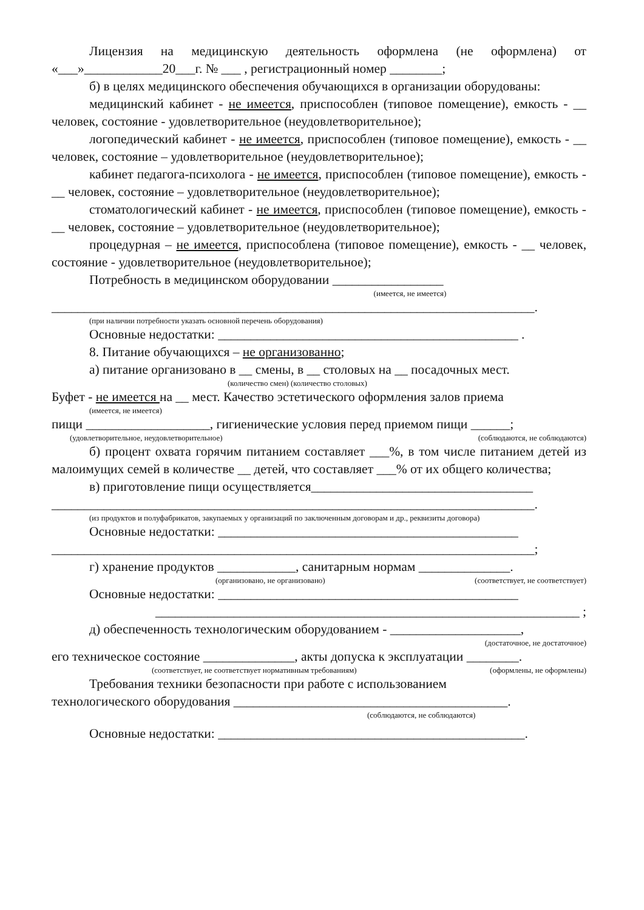Лицензия на медицинскую деятельность оформлена (не оформлена) от «___»____________20___г. № ___ , регистрационный номер ________;
б) в целях медицинского обеспечения обучающихся в организации оборудованы:
медицинский кабинет - не имеется, приспособлен (типовое помещение), емкость - __ человек, состояние - удовлетворительное (неудовлетворительное);
логопедический кабинет - не имеется, приспособлен (типовое помещение), емкость - __ человек, состояние – удовлетворительное (неудовлетворительное);
кабинет педагога-психолога - не имеется, приспособлен (типовое помещение), емкость - __ человек, состояние – удовлетворительное (неудовлетворительное);
стоматологический кабинет - не имеется, приспособлен (типовое помещение), емкость - __ человек, состояние – удовлетворительное (неудовлетворительное);
процедурная – не имеется, приспособлена (типовое помещение), емкость - __ человек, состояние - удовлетворительное (неудовлетворительное);
Потребность в медицинском оборудовании _________________
(имеется, не имеется)
__________________________________________________________________________.
(при наличии потребности указать основной перечень оборудования)
Основные недостатки: ______________________________________________ .
8. Питание обучающихся – не организованно;
а) питание организовано в __ смены, в __ столовых на __ посадочных мест.
(количество смен) (количество столовых)
Буфет - не имеется на __ мест. Качество эстетического оформления залов приема
(имеется, не имеется)
пищи ___________________, гигиенические условия перед приемом пищи ______;
(удовлетворительное, неудовлетворительное) (соблюдаются, не соблюдаются)
б) процент охвата горячим питанием составляет ___%, в том числе питанием детей из малоимущих семей в количестве __ детей, что составляет ___% от их общего количества;
в) приготовление пищи осуществляется__________________________________
__________________________________________________________________________.
(из продуктов и полуфабрикатов, закупаемых у организаций по заключенным договорам и др., реквизиты договора)
Основные недостатки: ______________________________________________
__________________________________________________________________________;
г) хранение продуктов ____________, санитарным нормам ______________.
(организовано, не организовано) (соответствует, не соответствует)
Основные недостатки: ______________________________________________
_________________________________________________________________ ;
д) обеспеченность технологическим оборудованием - ____________________,
(достаточное, не достаточное)
его техническое состояние ______________, акты допуска к эксплуатации ________.
(соответствует, не соответствует нормативным требованиям) (оформлены, не оформлены)
Требования техники безопасности при работе с использованием
технологического оборудования __________________________________________.
(соблюдаются, не соблюдаются)
Основные недостатки: _______________________________________________.